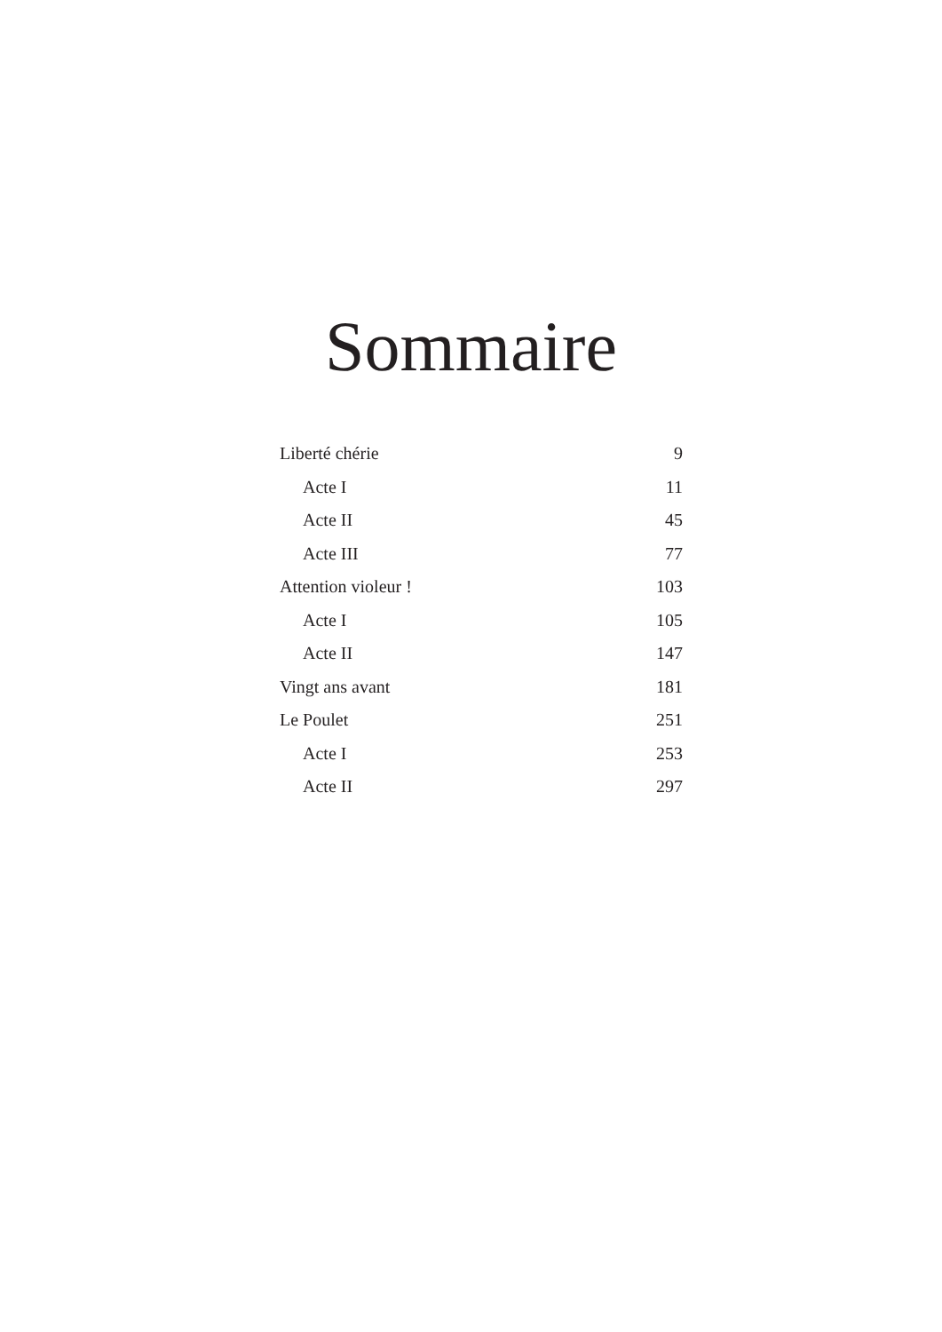Sommaire
Liberté chérie 9
Acte I 11
Acte II 45
Acte III 77
Attention violeur ! 103
Acte I 105
Acte II 147
Vingt ans avant 181
Le Poulet 251
Acte I 253
Acte II 297